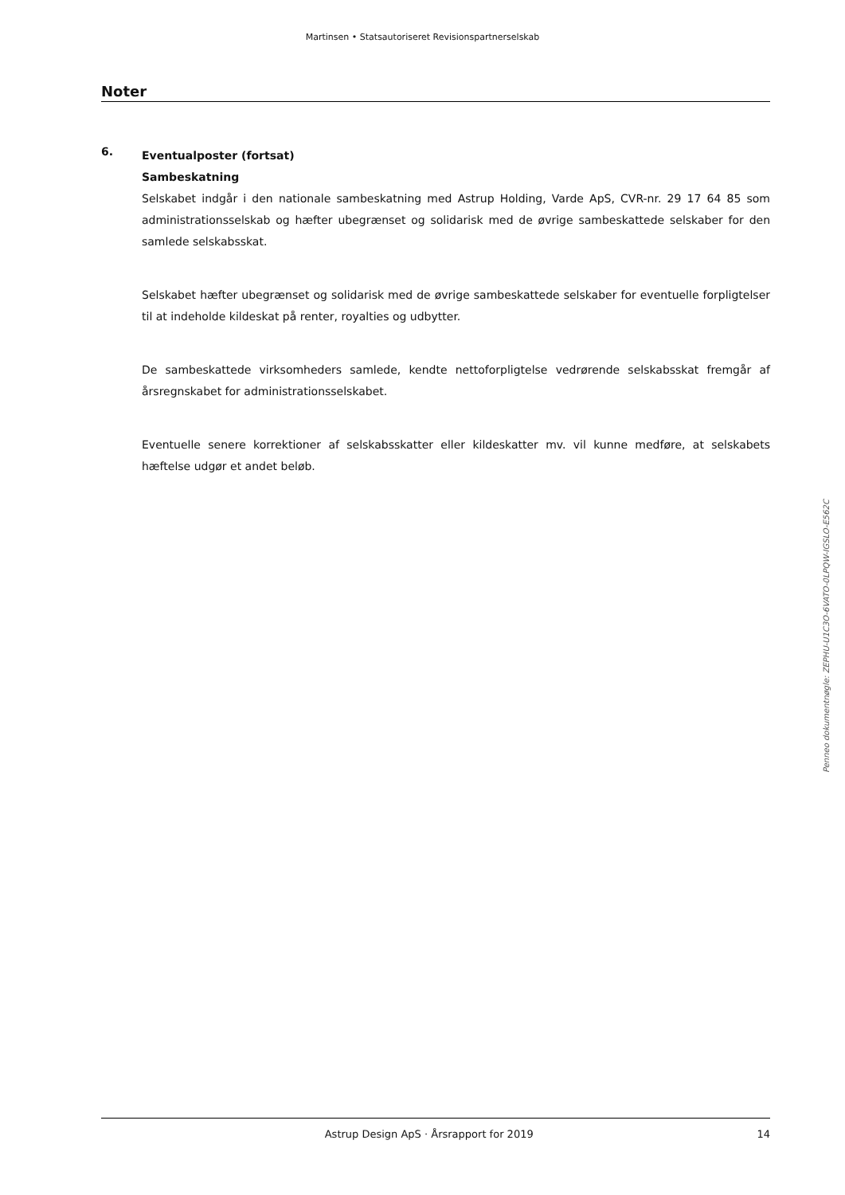Martinsen • Statsautoriseret Revisionspartnerselskab
Noter
6.
Eventualposter (fortsat)
Sambeskatning
Selskabet indgår i den nationale sambeskatning med Astrup Holding, Varde ApS, CVR-nr. 29 17 64 85 som administrationsselskab og hæfter ubegrænset og solidarisk med de øvrige sambeskattede selskaber for den samlede selskabsskat.
Selskabet hæfter ubegrænset og solidarisk med de øvrige sambeskattede selskaber for eventuelle forpligtelser til at indeholde kildeskat på renter, royalties og udbytter.
De sambeskattede virksomheders samlede, kendte nettoforpligtelse vedrørende selskabsskat fremgår af årsregnskabet for administrationsselskabet.
Eventuelle senere korrektioner af selskabsskatter eller kildeskatter mv. vil kunne medføre, at selskabets hæftelse udgør et andet beløb.
Astrup Design ApS · Årsrapport for 2019 14
Penneo dokumentnøgle: ZEPHU-U1C3O-6VATO-0LPQW-IGSLO-E562C